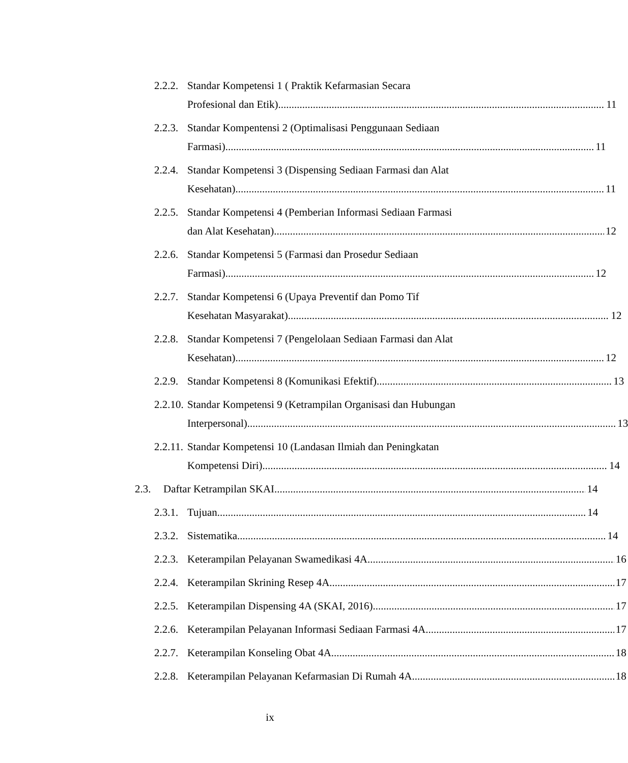2.2.2.
Standar Kompetensi 1 ( Praktik Kefarmasian Secara
Profesional dan Etik) 11
2.2.3.
Standar Kompentensi 2 (Optimalisasi Penggunaan Sediaan
Farmasi) 11
2.2.4.
Standar Kompetensi 3 (Dispensing Sediaan Farmasi dan Alat
Kesehatan) 11
2.2.5.
Standar Kompetensi 4 (Pemberian Informasi Sediaan Farmasi
dan Alat Kesehatan) 12
2.2.6.
Standar Kompetensi 5 (Farmasi dan Prosedur Sediaan
Farmasi) 12
2.2.7.
Standar Kompetensi 6 (Upaya Preventif dan Pomo Tif
Kesehatan Masyarakat) 12
2.2.8.
Standar Kompetensi 7 (Pengelolaan Sediaan Farmasi dan Alat
Kesehatan) 12
2.2.9.
Standar Kompetensi 8 (Komunikasi Efektif) 13
2.2.10.
Standar Kompetensi 9 (Ketrampilan Organisasi dan Hubungan
Interpersonal) 13
2.2.11.
Standar Kompetensi 10 (Landasan Ilmiah dan Peningkatan
Kompetensi Diri) 14
2.3. Daftar Ketrampilan SKAI 14
2.3.1.
Tujuan 14
2.3.2.
Sistematika 14
2.2.3.
Keterampilan Pelayanan Swamedikasi 4A 16
2.2.4.
Keterampilan Skrining Resep 4A 17
2.2.5.
Keterampilan Dispensing 4A (SKAI, 2016). 17
2.2.6.
Keterampilan Pelayanan Informasi Sediaan Farmasi 4A 17
2.2.7.
Keterampilan Konseling Obat 4A 18
2.2.8.
Keterampilan Pelayanan Kefarmasian Di Rumah 4A 18
ix